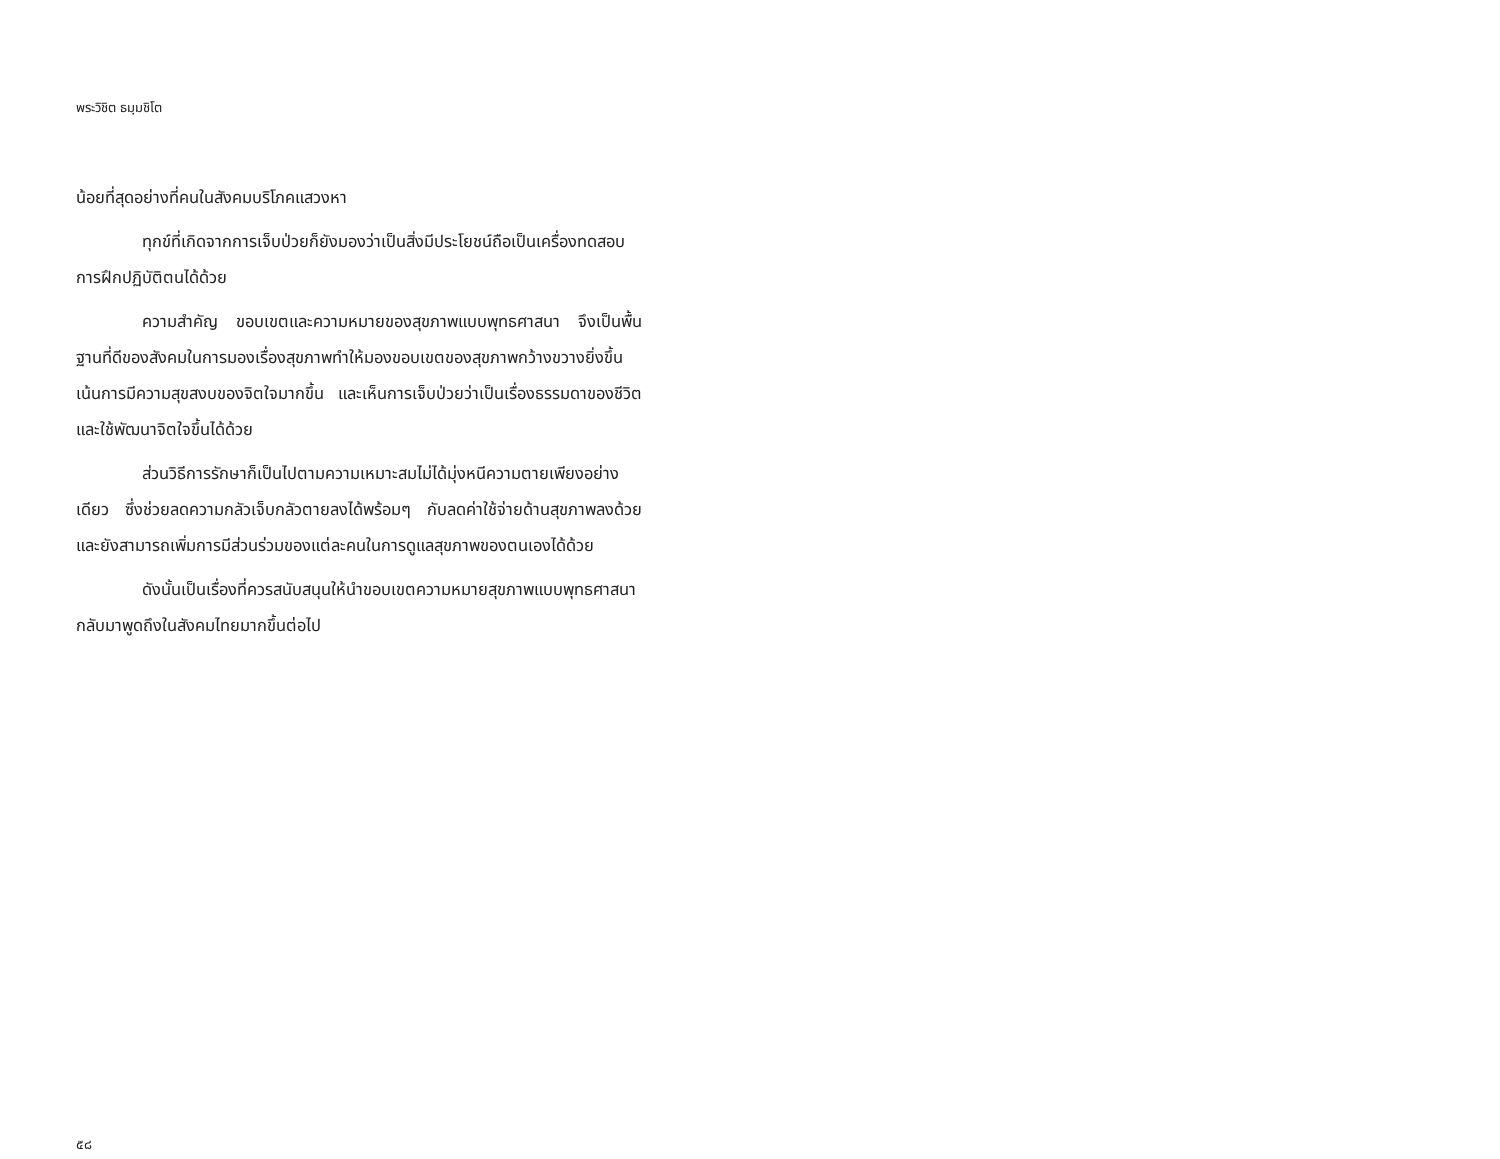พระวิชิต ธมฺมชิโต
น้อยที่สุดอย่างที่คนในสังคมบริโภคแสวงหา
ทุกข์ที่เกิดจากการเจ็บป่วยก็ยังมองว่าเป็นสิ่งมีประโยชน์ถือเป็นเครื่องทดสอบการฝึกปฏิบัติตนได้ด้วย
ความสำคัญ ขอบเขตและความหมายของสุขภาพแบบพุทธศาสนา จึงเป็นพื้นฐานที่ดีของสังคมในการมองเรื่องสุขภาพทำให้มองขอบเขตของสุขภาพกว้างขวางยิ่งขึ้น เน้นการมีความสุขสงบของจิตใจมากขึ้น และเห็นการเจ็บป่วยว่าเป็นเรื่องธรรมดาของชีวิต และใช้พัฒนาจิตใจขึ้นได้ด้วย
ส่วนวิธีการรักษาก็เป็นไปตามความเหมาะสมไม่ได้มุ่งหนีความตายเพียงอย่างเดียว ซึ่งช่วยลดความกลัวเจ็บกลัวตายลงได้พร้อมๆ กับลดค่าใช้จ่ายด้านสุขภาพลงด้วย และยังสามารถเพิ่มการมีส่วนร่วมของแต่ละคนในการดูแลสุขภาพของตนเองได้ด้วย
ดังนั้นเป็นเรื่องที่ควรสนับสนุนให้นำขอบเขตความหมายสุขภาพแบบพุทธศาสนากลับมาพูดถึงในสังคมไทยมากขึ้นต่อไป
๕๘